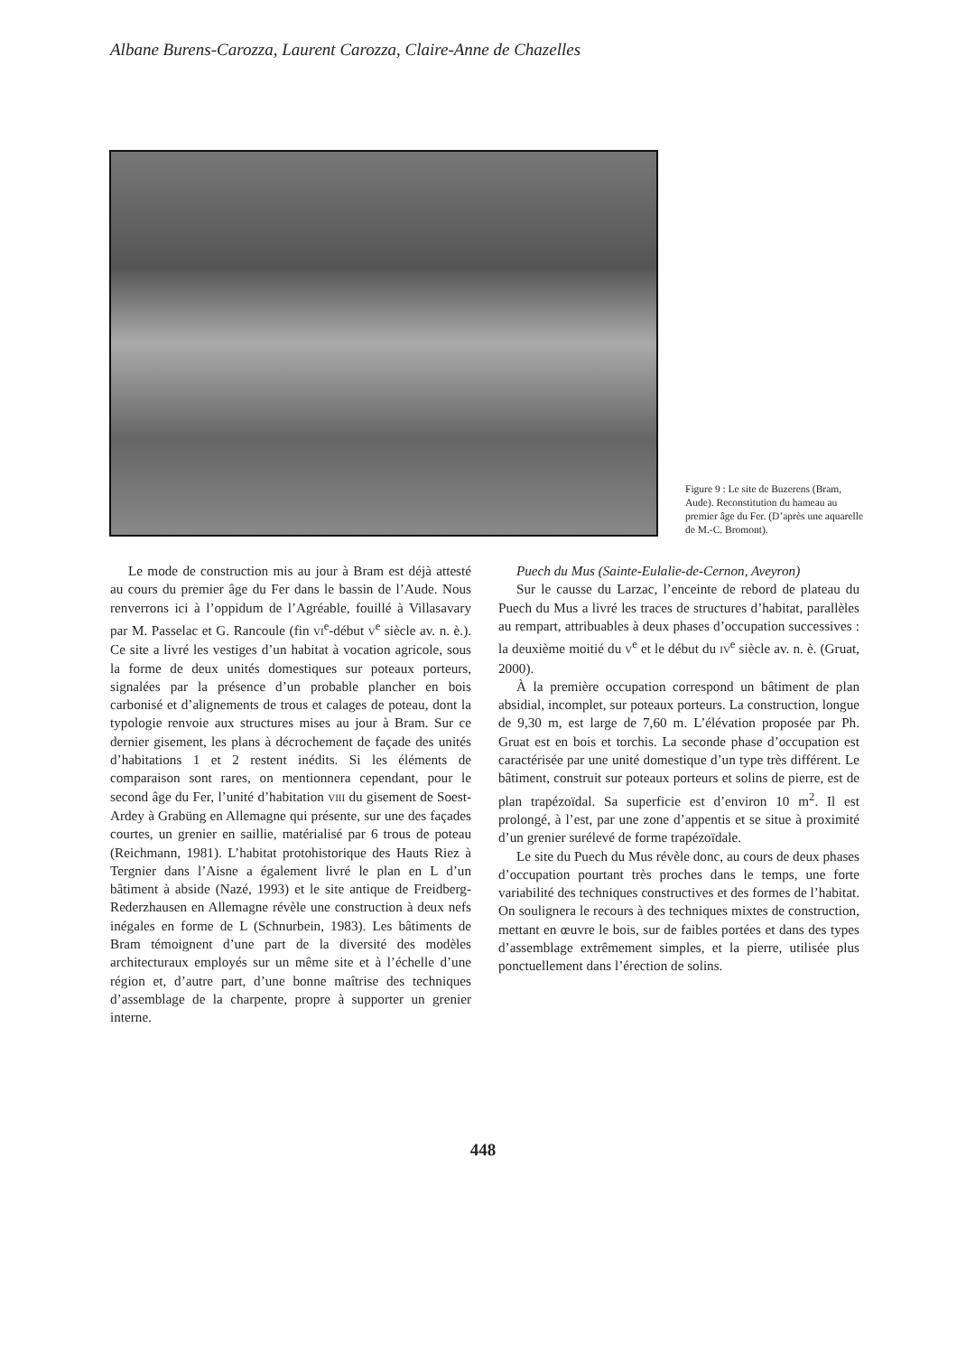Albane Burens-Carozza, Laurent Carozza, Claire-Anne de Chazelles
Figure 9 : Le site de Buzerens (Bram, Aude). Reconstitution du hameau au premier âge du Fer. (D’après une aquarelle de M.-C. Bromont).
Le mode de construction mis au jour à Bram est déjà attesté au cours du premier âge du Fer dans le bassin de l’Aude. Nous renverrons ici à l’oppidum de l’Agréable, fouillé à Villasavary par M. Passelac et G. Rancoule (fin VI<sup>e</sup>-début V<sup>e</sup> siècle av. n. è.). Ce site a livré les vestiges d’un habitat à vocation agricole, sous la forme de deux unités domestiques sur poteaux porteurs, signalées par la présence d’un probable plancher en bois carbonisé et d’alignements de trous et calages de poteau, dont la typologie renvoie aux structures mises au jour à Bram. Sur ce dernier gisement, les plans à décrochement de façade des unités d’habitations 1 et 2 restent inédits. Si les éléments de comparaison sont rares, on mentionnera cependant, pour le second âge du Fer, l’unité d’habitation VIII du gisement de Soest-Ardey à Grabüng en Allemagne qui présente, sur une des façades courtes, un grenier en saillie, matérialisé par 6 trous de poteau (Reichmann, 1981). L’habitat protohistorique des Hauts Riez à Tergnier dans l’Aisne a également livré le plan en L d’un bâtiment à abside (Nazé, 1993) et le site antique de Freidberg-Rederzhausen en Allemagne révèle une construction à deux nefs inégales en forme de L (Schnurbein, 1983). Les bâtiments de Bram témoignent d’une part de la diversité des modèles architecturaux employés sur un même site et à l’échelle d’une région et, d’autre part, d’une bonne maîtrise des techniques d’assemblage de la charpente, propre à supporter un grenier interne.
Puech du Mus (Sainte-Eulalie-de-Cernon, Aveyron)
Sur le causse du Larzac, l’enceinte de rebord de plateau du Puech du Mus a livré les traces de structures d’habitat, parallèles au rempart, attribuables à deux phases d’occupation successives : la deuxième moitié du V<sup>e</sup> et le début du IV<sup>e</sup> siècle av. n. è. (Gruat, 2000).
À la première occupation correspond un bâtiment de plan absidial, incomplet, sur poteaux porteurs. La construction, longue de 9,30 m, est large de 7,60 m. L’élévation proposée par Ph. Gruat est en bois et torchis. La seconde phase d’occupation est caractérisée par une unité domestique d’un type très différent. Le bâtiment, construit sur poteaux porteurs et solins de pierre, est de plan trapézoïdal. Sa superficie est d’environ 10 m<sup>2</sup>. Il est prolongé, à l’est, par une zone d’appentis et se situe à proximité d’un grenier surélevé de forme trapézoïdale.
Le site du Puech du Mus révèle donc, au cours de deux phases d’occupation pourtant très proches dans le temps, une forte variabilité des techniques constructives et des formes de l’habitat. On soulignera le recours à des techniques mixtes de construction, mettant en œuvre le bois, sur de faibles portées et dans des types d’assemblage extrêmement simples, et la pierre, utilisée plus ponctuellement dans l’érection de solins.
448